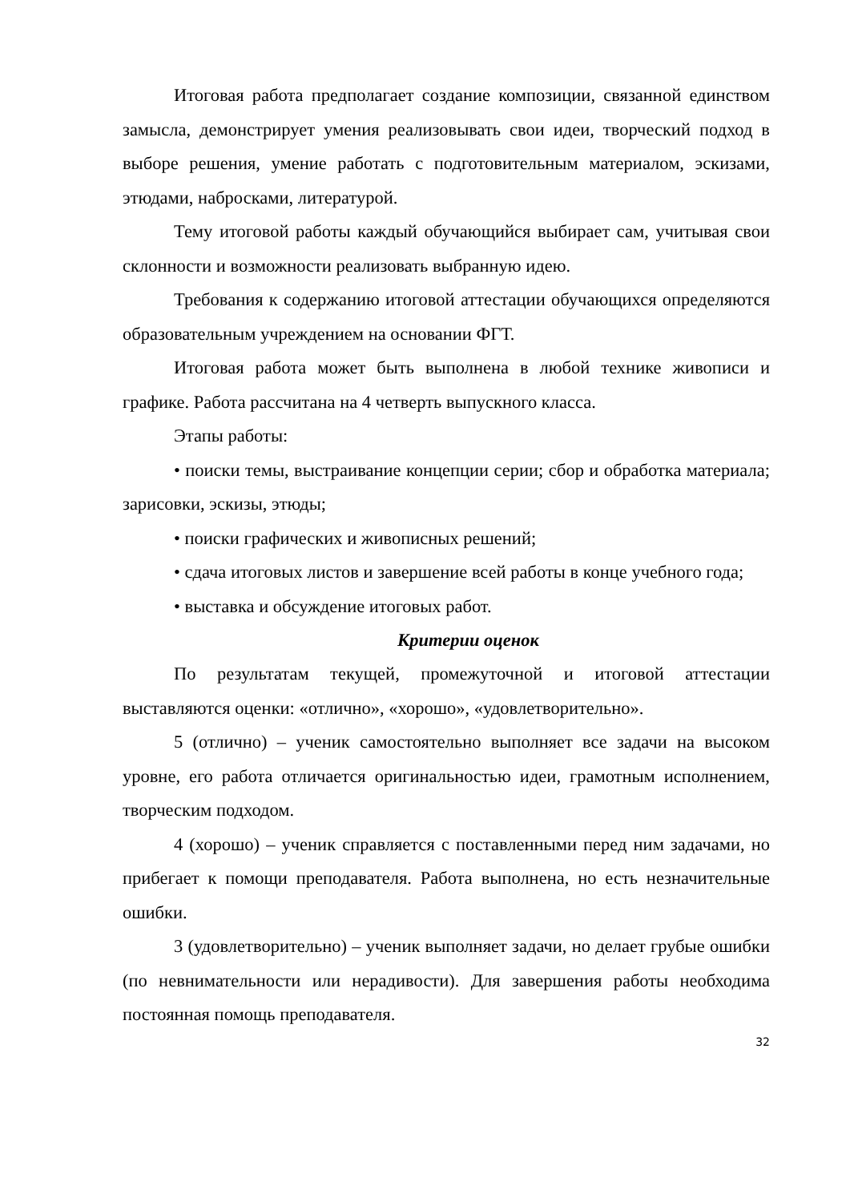Итоговая работа предполагает создание композиции, связанной единством замысла, демонстрирует умения реализовывать свои идеи, творческий подход в выборе решения, умение работать с подготовительным материалом, эскизами, этюдами, набросками, литературой.
Тему итоговой работы каждый обучающийся выбирает сам, учитывая свои склонности и возможности реализовать выбранную идею.
Требования к содержанию итоговой аттестации обучающихся определяются образовательным учреждением на основании ФГТ.
Итоговая работа может быть выполнена в любой технике живописи и графике. Работа рассчитана на 4 четверть выпускного класса.
Этапы работы:
• поиски темы, выстраивание концепции серии; сбор и обработка материала; зарисовки, эскизы, этюды;
• поиски графических и живописных решений;
• сдача итоговых листов и завершение всей работы в конце учебного года;
• выставка и обсуждение итоговых работ.
Критерии оценок
По результатам текущей, промежуточной и итоговой аттестации выставляются оценки: «отлично», «хорошо», «удовлетворительно».
5 (отлично) – ученик самостоятельно выполняет все задачи на высоком уровне, его работа отличается оригинальностью идеи, грамотным исполнением, творческим подходом.
4 (хорошо) – ученик справляется с поставленными перед ним задачами, но прибегает к помощи преподавателя. Работа выполнена, но есть незначительные ошибки.
3 (удовлетворительно) – ученик выполняет задачи, но делает грубые ошибки (по невнимательности или нерадивости). Для завершения работы необходима постоянная помощь преподавателя.
32